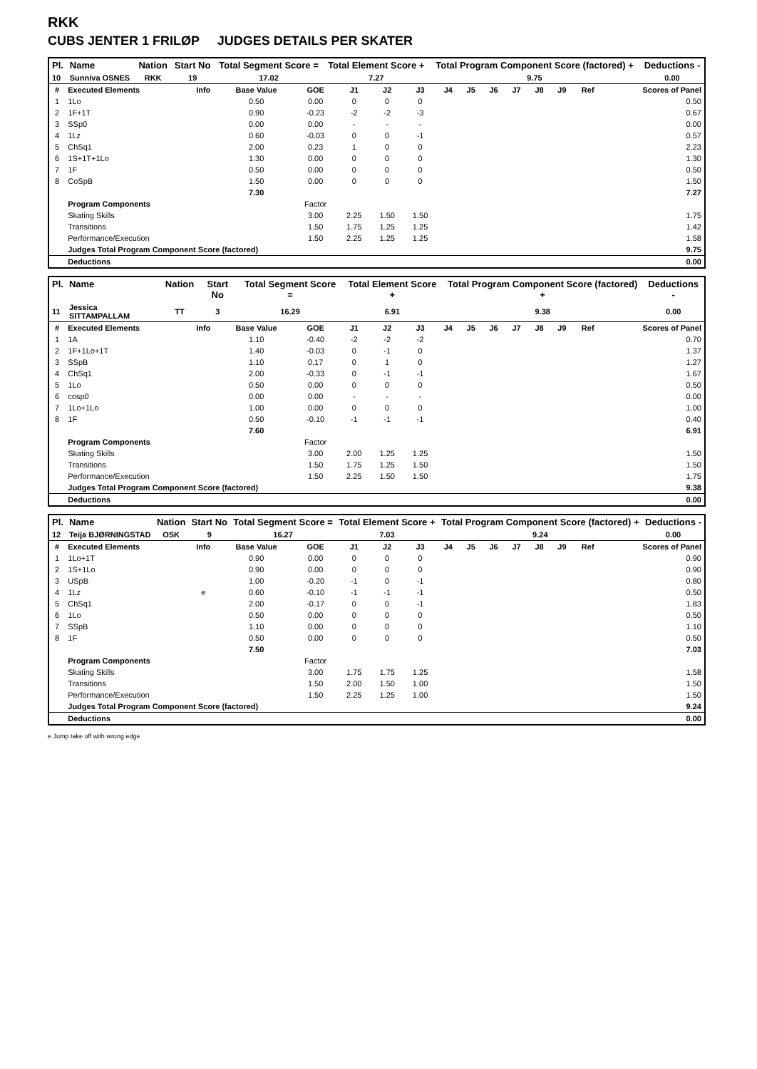RKK
CUBS JENTER 1 FRILØP JUDGES DETAILS PER SKATER
| Pl. | Name | Nation | Start No | Total Segment Score = | Total Element Score + | Total Program Component Score (factored) + | Deductions - |
| --- | --- | --- | --- | --- | --- | --- | --- |
| 10 | Sunniva OSNES | RKK | 19 | 17.02 | 7.27 | 9.75 | 0.00 |
| # | Executed Elements | Info | Base Value | GOE | J1 | J2 | J3 | J4 | J5 | J6 | J7 | J8 | J9 | Ref | Scores of Panel |
| 1 | 1Lo | | 0.50 | 0.00 | 0 | 0 | 0 | | | | | | | | 0.50 |
| 2 | 1F+1T | | 0.90 | -0.23 | -2 | -2 | -3 | | | | | | | | 0.67 |
| 3 | SSp0 | | 0.00 | 0.00 | - | - | - | | | | | | | | 0.00 |
| 4 | 1Lz | | 0.60 | -0.03 | 0 | 0 | -1 | | | | | | | | 0.57 |
| 5 | ChSq1 | | 2.00 | 0.23 | 1 | 0 | 0 | | | | | | | | 2.23 |
| 6 | 1S+1T+1Lo | | 1.30 | 0.00 | 0 | 0 | 0 | | | | | | | | 1.30 |
| 7 | 1F | | 0.50 | 0.00 | 0 | 0 | 0 | | | | | | | | 0.50 |
| 8 | CoSpB | | 1.50 | 0.00 | 0 | 0 | 0 | | | | | | | | 1.50 |
| | | | 7.30 | | | | | | | | | | | | 7.27 |
| | Program Components | | | Factor | | | | | | | | | | | |
| | Skating Skills | | | 3.00 | 2.25 | 1.50 | 1.50 | | | | | | | | 1.75 |
| | Transitions | | | 1.50 | 1.75 | 1.25 | 1.25 | | | | | | | | 1.42 |
| | Performance/Execution | | | 1.50 | 2.25 | 1.25 | 1.25 | | | | | | | | 1.58 |
| | Judges Total Program Component Score (factored) | | | | | | | | | | | | | | 9.75 |
| | Deductions | | | | | | | | | | | | | | 0.00 |
| Pl. | Name | Nation | Start No | Total Segment Score = | Total Element Score + | Total Program Component Score (factored) + | Deductions - |
| --- | --- | --- | --- | --- | --- | --- | --- |
| 11 | Jessica SITTAMPALLAM | TT | 3 | 16.29 | 6.91 | 9.38 | 0.00 |
| # | Executed Elements | Info | Base Value | GOE | J1 | J2 | J3 | J4 | J5 | J6 | J7 | J8 | J9 | Ref | Scores of Panel |
| 1 | 1A | | 1.10 | -0.40 | -2 | -2 | -2 | | | | | | | | 0.70 |
| 2 | 1F+1Lo+1T | | 1.40 | -0.03 | 0 | -1 | 0 | | | | | | | | 1.37 |
| 3 | SSpB | | 1.10 | 0.17 | 0 | 1 | 0 | | | | | | | | 1.27 |
| 4 | ChSq1 | | 2.00 | -0.33 | 0 | -1 | -1 | | | | | | | | 1.67 |
| 5 | 1Lo | | 0.50 | 0.00 | 0 | 0 | 0 | | | | | | | | 0.50 |
| 6 | cosp0 | | 0.00 | 0.00 | - | - | - | | | | | | | | 0.00 |
| 7 | 1Lo+1Lo | | 1.00 | 0.00 | 0 | 0 | 0 | | | | | | | | 1.00 |
| 8 | 1F | | 0.50 | -0.10 | -1 | -1 | -1 | | | | | | | | 0.40 |
| | | | 7.60 | | | | | | | | | | | | 6.91 |
| | Program Components | | | Factor | | | | | | | | | | | |
| | Skating Skills | | | 3.00 | 2.00 | 1.25 | 1.25 | | | | | | | | 1.50 |
| | Transitions | | | 1.50 | 1.75 | 1.25 | 1.50 | | | | | | | | 1.50 |
| | Performance/Execution | | | 1.50 | 2.25 | 1.50 | 1.50 | | | | | | | | 1.75 |
| | Judges Total Program Component Score (factored) | | | | | | | | | | | | | | 9.38 |
| | Deductions | | | | | | | | | | | | | | 0.00 |
| Pl. | Name | Nation | Start No | Total Segment Score = | Total Element Score + | Total Program Component Score (factored) + | Deductions - |
| --- | --- | --- | --- | --- | --- | --- | --- |
| 12 | Teija BJØRNINGSTAD | OSK | 9 | 16.27 | 7.03 | 9.24 | 0.00 |
| # | Executed Elements | Info | Base Value | GOE | J1 | J2 | J3 | J4 | J5 | J6 | J7 | J8 | J9 | Ref | Scores of Panel |
| 1 | 1Lo+1T | | 0.90 | 0.00 | 0 | 0 | 0 | | | | | | | | 0.90 |
| 2 | 1S+1Lo | | 0.90 | 0.00 | 0 | 0 | 0 | | | | | | | | 0.90 |
| 3 | USpB | | 1.00 | -0.20 | -1 | 0 | -1 | | | | | | | | 0.80 |
| 4 | 1Lz | e | 0.60 | -0.10 | -1 | -1 | -1 | | | | | | | | 0.50 |
| 5 | ChSq1 | | 2.00 | -0.17 | 0 | 0 | -1 | | | | | | | | 1.83 |
| 6 | 1Lo | | 0.50 | 0.00 | 0 | 0 | 0 | | | | | | | | 0.50 |
| 7 | SSpB | | 1.10 | 0.00 | 0 | 0 | 0 | | | | | | | | 1.10 |
| 8 | 1F | | 0.50 | 0.00 | 0 | 0 | 0 | | | | | | | | 0.50 |
| | | | 7.50 | | | | | | | | | | | | 7.03 |
| | Program Components | | | Factor | | | | | | | | | | | |
| | Skating Skills | | | 3.00 | 1.75 | 1.75 | 1.25 | | | | | | | | 1.58 |
| | Transitions | | | 1.50 | 2.00 | 1.50 | 1.00 | | | | | | | | 1.50 |
| | Performance/Execution | | | 1.50 | 2.25 | 1.25 | 1.00 | | | | | | | | 1.50 |
| | Judges Total Program Component Score (factored) | | | | | | | | | | | | | | 9.24 |
| | Deductions | | | | | | | | | | | | | | 0.00 |
e Jump take off with wrong edge